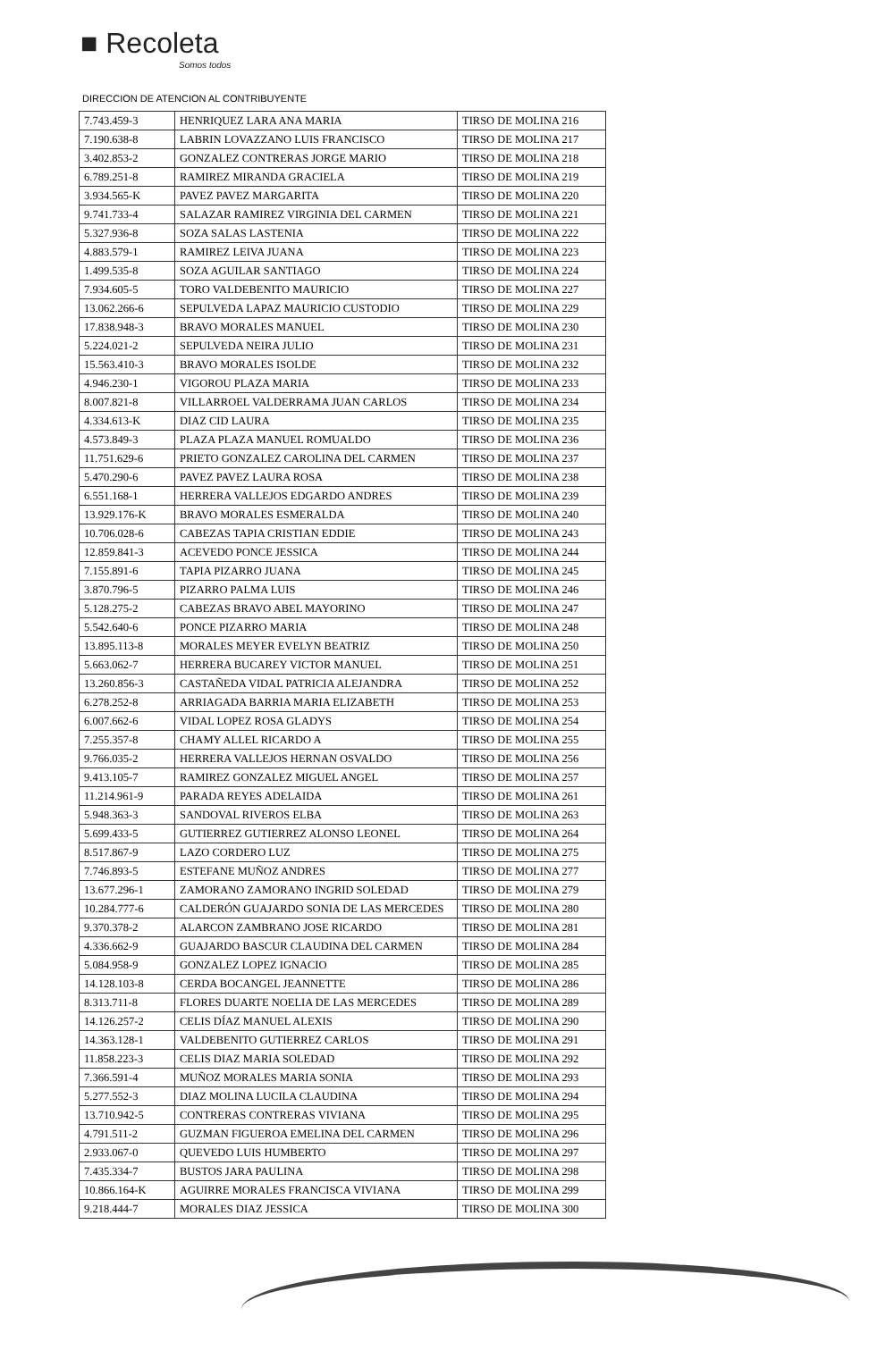■ Recoleta
Somos todos
DIRECCION DE ATENCION AL CONTRIBUYENTE
| 7.743.459-3 | HENRIQUEZ LARA ANA MARIA | TIRSO DE MOLINA 216 |
| 7.190.638-8 | LABRIN LOVAZZANO LUIS FRANCISCO | TIRSO DE MOLINA 217 |
| 3.402.853-2 | GONZALEZ CONTRERAS JORGE MARIO | TIRSO DE MOLINA 218 |
| 6.789.251-8 | RAMIREZ MIRANDA GRACIELA | TIRSO DE MOLINA 219 |
| 3.934.565-K | PAVEZ PAVEZ MARGARITA | TIRSO DE MOLINA 220 |
| 9.741.733-4 | SALAZAR RAMIREZ VIRGINIA DEL CARMEN | TIRSO DE MOLINA 221 |
| 5.327.936-8 | SOZA SALAS LASTENIA | TIRSO DE MOLINA 222 |
| 4.883.579-1 | RAMIREZ LEIVA JUANA | TIRSO DE MOLINA 223 |
| 1.499.535-8 | SOZA AGUILAR SANTIAGO | TIRSO DE MOLINA 224 |
| 7.934.605-5 | TORO VALDEBENITO MAURICIO | TIRSO DE MOLINA 227 |
| 13.062.266-6 | SEPULVEDA LAPAZ MAURICIO CUSTODIO | TIRSO DE MOLINA 229 |
| 17.838.948-3 | BRAVO MORALES MANUEL | TIRSO DE MOLINA 230 |
| 5.224.021-2 | SEPULVEDA NEIRA JULIO | TIRSO DE MOLINA 231 |
| 15.563.410-3 | BRAVO MORALES ISOLDE | TIRSO DE MOLINA 232 |
| 4.946.230-1 | VIGOROU PLAZA MARIA | TIRSO DE MOLINA 233 |
| 8.007.821-8 | VILLARROEL VALDERRAMA JUAN CARLOS | TIRSO DE MOLINA 234 |
| 4.334.613-K | DIAZ CID LAURA | TIRSO DE MOLINA 235 |
| 4.573.849-3 | PLAZA PLAZA MANUEL ROMUALDO | TIRSO DE MOLINA 236 |
| 11.751.629-6 | PRIETO GONZALEZ CAROLINA DEL CARMEN | TIRSO DE MOLINA 237 |
| 5.470.290-6 | PAVEZ PAVEZ LAURA ROSA | TIRSO DE MOLINA 238 |
| 6.551.168-1 | HERRERA VALLEJOS EDGARDO ANDRES | TIRSO DE MOLINA 239 |
| 13.929.176-K | BRAVO MORALES ESMERALDA | TIRSO DE MOLINA 240 |
| 10.706.028-6 | CABEZAS TAPIA CRISTIAN EDDIE | TIRSO DE MOLINA 243 |
| 12.859.841-3 | ACEVEDO PONCE JESSICA | TIRSO DE MOLINA 244 |
| 7.155.891-6 | TAPIA PIZARRO JUANA | TIRSO DE MOLINA 245 |
| 3.870.796-5 | PIZARRO PALMA LUIS | TIRSO DE MOLINA 246 |
| 5.128.275-2 | CABEZAS BRAVO ABEL MAYORINO | TIRSO DE MOLINA 247 |
| 5.542.640-6 | PONCE PIZARRO MARIA | TIRSO DE MOLINA 248 |
| 13.895.113-8 | MORALES MEYER EVELYN BEATRIZ | TIRSO DE MOLINA 250 |
| 5.663.062-7 | HERRERA BUCAREY VICTOR MANUEL | TIRSO DE MOLINA 251 |
| 13.260.856-3 | CASTAÑEDA VIDAL PATRICIA ALEJANDRA | TIRSO DE MOLINA 252 |
| 6.278.252-8 | ARRIAGADA BARRIA MARIA ELIZABETH | TIRSO DE MOLINA 253 |
| 6.007.662-6 | VIDAL LOPEZ ROSA GLADYS | TIRSO DE MOLINA 254 |
| 7.255.357-8 | CHAMY ALLEL RICARDO A | TIRSO DE MOLINA 255 |
| 9.766.035-2 | HERRERA VALLEJOS HERNAN OSVALDO | TIRSO DE MOLINA 256 |
| 9.413.105-7 | RAMIREZ GONZALEZ MIGUEL ANGEL | TIRSO DE MOLINA 257 |
| 11.214.961-9 | PARADA REYES ADELAIDA | TIRSO DE MOLINA 261 |
| 5.948.363-3 | SANDOVAL RIVEROS ELBA | TIRSO DE MOLINA 263 |
| 5.699.433-5 | GUTIERREZ GUTIERREZ ALONSO LEONEL | TIRSO DE MOLINA 264 |
| 8.517.867-9 | LAZO CORDERO LUZ | TIRSO DE MOLINA 275 |
| 7.746.893-5 | ESTEFANE MUÑOZ ANDRES | TIRSO DE MOLINA 277 |
| 13.677.296-1 | ZAMORANO ZAMORANO INGRID SOLEDAD | TIRSO DE MOLINA 279 |
| 10.284.777-6 | CALDERÓN GUAJARDO SONIA DE LAS MERCEDES | TIRSO DE MOLINA 280 |
| 9.370.378-2 | ALARCON ZAMBRANO JOSE RICARDO | TIRSO DE MOLINA 281 |
| 4.336.662-9 | GUAJARDO BASCUR CLAUDINA DEL CARMEN | TIRSO DE MOLINA 284 |
| 5.084.958-9 | GONZALEZ LOPEZ IGNACIO | TIRSO DE MOLINA 285 |
| 14.128.103-8 | CERDA BOCANGEL JEANNETTE | TIRSO DE MOLINA 286 |
| 8.313.711-8 | FLORES DUARTE NOELIA DE LAS MERCEDES | TIRSO DE MOLINA 289 |
| 14.126.257-2 | CELIS DÍAZ MANUEL ALEXIS | TIRSO DE MOLINA 290 |
| 14.363.128-1 | VALDEBENITO GUTIERREZ CARLOS | TIRSO DE MOLINA 291 |
| 11.858.223-3 | CELIS DIAZ MARIA SOLEDAD | TIRSO DE MOLINA 292 |
| 7.366.591-4 | MUÑOZ MORALES MARIA SONIA | TIRSO DE MOLINA 293 |
| 5.277.552-3 | DIAZ MOLINA LUCILA CLAUDINA | TIRSO DE MOLINA 294 |
| 13.710.942-5 | CONTRERAS CONTRERAS VIVIANA | TIRSO DE MOLINA 295 |
| 4.791.511-2 | GUZMAN FIGUEROA EMELINA DEL CARMEN | TIRSO DE MOLINA 296 |
| 2.933.067-0 | QUEVEDO LUIS HUMBERTO | TIRSO DE MOLINA 297 |
| 7.435.334-7 | BUSTOS JARA PAULINA | TIRSO DE MOLINA 298 |
| 10.866.164-K | AGUIRRE MORALES FRANCISCA VIVIANA | TIRSO DE MOLINA 299 |
| 9.218.444-7 | MORALES DIAZ JESSICA | TIRSO DE MOLINA 300 |